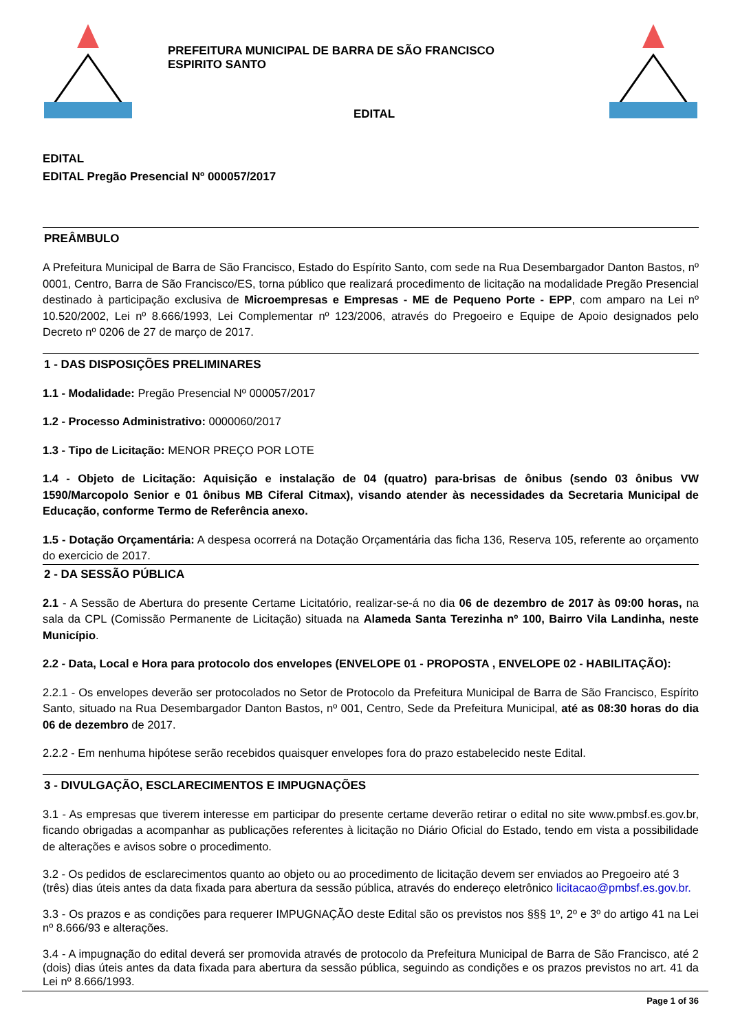PREFEITURA MUNICIPAL DE BARRA DE SÃO FRANCISCO
ESPIRITO SANTO
EDITAL
EDITAL
EDITAL Pregão Presencial Nº 000057/2017
PREÂMBULO
A Prefeitura Municipal de Barra de São Francisco, Estado do Espírito Santo, com sede na Rua Desembargador Danton Bastos, nº 0001, Centro, Barra de São Francisco/ES, torna público que realizará procedimento de licitação na modalidade Pregão Presencial destinado à participação exclusiva de Microempresas e Empresas - ME de Pequeno Porte - EPP, com amparo na Lei nº 10.520/2002, Lei nº 8.666/1993, Lei Complementar nº 123/2006, através do Pregoeiro e Equipe de Apoio designados pelo Decreto nº 0206 de 27 de março de 2017.
1 - DAS DISPOSIÇÕES PRELIMINARES
1.1 - Modalidade: Pregão Presencial Nº 000057/2017
1.2 - Processo Administrativo: 0000060/2017
1.3 - Tipo de Licitação: MENOR PREÇO POR LOTE
1.4 - Objeto de Licitação: Aquisição e instalação de 04 (quatro) para-brisas de ônibus (sendo 03 ônibus VW 1590/Marcopolo Senior e 01 ônibus MB Ciferal Citmax), visando atender às necessidades da Secretaria Municipal de Educação, conforme Termo de Referência anexo.
1.5 - Dotação Orçamentária: A despesa ocorrerá na Dotação Orçamentária das ficha 136, Reserva 105, referente ao orçamento do exercicio de 2017.
2 - DA SESSÃO PÚBLICA
2.1 - A Sessão de Abertura do presente Certame Licitatório, realizar-se-á no dia 06 de dezembro de 2017 às 09:00 horas, na sala da CPL (Comissão Permanente de Licitação) situada na Alameda Santa Terezinha nº 100, Bairro Vila Landinha, neste Município.
2.2 - Data, Local e Hora para protocolo dos envelopes (ENVELOPE 01 - PROPOSTA , ENVELOPE 02 - HABILITAÇÃO):
2.2.1 - Os envelopes deverão ser protocolados no Setor de Protocolo da Prefeitura Municipal de Barra de São Francisco, Espírito Santo, situado na Rua Desembargador Danton Bastos, nº 001, Centro, Sede da Prefeitura Municipal, até as 08:30 horas do dia 06 de dezembro de 2017.
2.2.2 - Em nenhuma hipótese serão recebidos quaisquer envelopes fora do prazo estabelecido neste Edital.
3 - DIVULGAÇÃO, ESCLARECIMENTOS E IMPUGNAÇÕES
3.1 - As empresas que tiverem interesse em participar do presente certame deverão retirar o edital no site www.pmbsf.es.gov.br, ficando obrigadas a acompanhar as publicações referentes à licitação no Diário Oficial do Estado, tendo em vista a possibilidade de alterações e avisos sobre o procedimento.
3.2 - Os pedidos de esclarecimentos quanto ao objeto ou ao procedimento de licitação devem ser enviados ao Pregoeiro até 3 (três) dias úteis antes da data fixada para abertura da sessão pública, através do endereço eletrônico licitacao@pmbsf.es.gov.br.
3.3 - Os prazos e as condições para requerer IMPUGNAÇÃO deste Edital são os previstos nos §§§ 1º, 2º e 3º do artigo 41 na Lei nº 8.666/93 e alterações.
3.4 - A impugnação do edital deverá ser promovida através de protocolo da Prefeitura Municipal de Barra de São Francisco, até 2 (dois) dias úteis antes da data fixada para abertura da sessão pública, seguindo as condições e os prazos previstos no art. 41 da Lei nº 8.666/1993.
Page 1 of 36